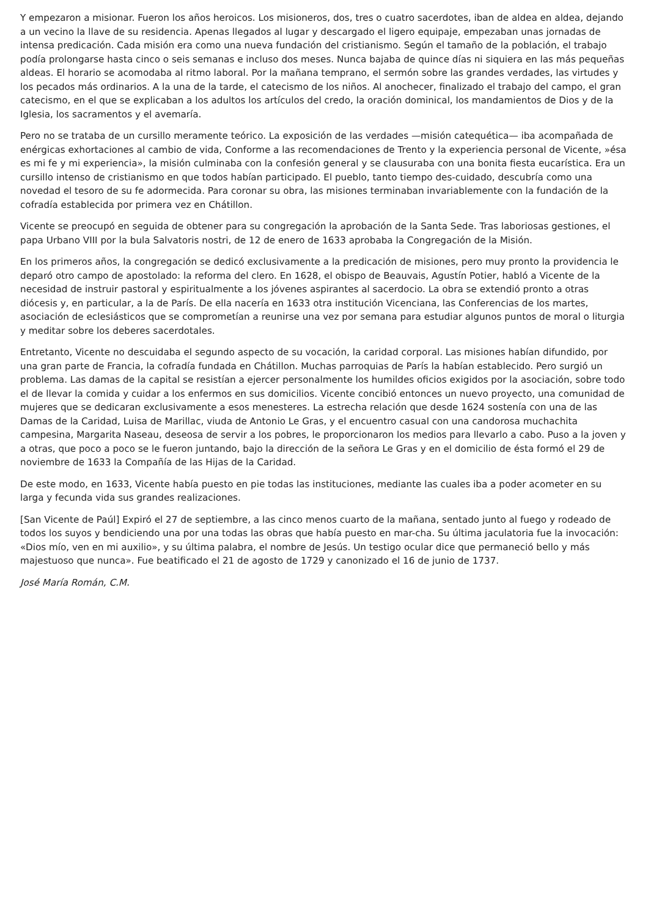Y empezaron a misionar. Fueron los años heroicos. Los misioneros, dos, tres o cuatro sacerdotes, iban de aldea en aldea, dejando a un vecino la llave de su residencia. Apenas llegados al lugar y descargado el ligero equipaje, empezaban unas jornadas de intensa predicación. Cada misión era como una nueva fundación del cristianismo. Según el tamaño de la población, el trabajo podía prolongarse hasta cinco o seis semanas e incluso dos meses. Nunca bajaba de quince días ni siquiera en las más pequeñas aldeas. El horario se acomodaba al ritmo laboral. Por la mañana temprano, el sermón sobre las grandes verdades, las virtudes y los pecados más ordinarios. A la una de la tarde, el catecismo de los niños. Al anochecer, finalizado el trabajo del campo, el gran catecismo, en el que se explicaban a los adultos los artículos del credo, la oración dominical, los mandamientos de Dios y de la Iglesia, los sacramentos y el avemaría.
Pero no se trataba de un cursillo meramente teórico. La exposición de las verdades —misión catequética— iba acompañada de enérgicas exhortaciones al cambio de vida, Conforme a las recomendaciones de Trento y la experiencia personal de Vicente, »ésa es mi fe y mi experiencia», la misión culminaba con la confesión general y se clausuraba con una bonita fiesta eucarística. Era un cursillo intenso de cristianismo en que todos habían participado. El pueblo, tanto tiempo des-cuidado, descubría como una novedad el tesoro de su fe adormecida. Para coronar su obra, las misiones terminaban invariablemente con la fundación de la cofradía establecida por primera vez en Chátillon.
Vicente se preocupó en seguida de obtener para su congregación la aprobación de la Santa Sede. Tras laboriosas gestiones, el papa Urbano VIII por la bula Salvatoris nostri, de 12 de enero de 1633 aprobaba la Congregación de la Misión.
En los primeros años, la congregación se dedicó exclusivamente a la predicación de misiones, pero muy pronto la providencia le deparó otro campo de apostolado: la reforma del clero. En 1628, el obispo de Beauvais, Agustín Potier, habló a Vicente de la necesidad de instruir pastoral y espiritualmente a los jóvenes aspirantes al sacerdocio. La obra se extendió pronto a otras diócesis y, en particular, a la de París. De ella nacería en 1633 otra institución Vicenciana, las Conferencias de los martes, asociación de eclesiásticos que se comprometían a reunirse una vez por semana para estudiar algunos puntos de moral o liturgia y meditar sobre los deberes sacerdotales.
Entretanto, Vicente no descuidaba el segundo aspecto de su vocación, la caridad corporal. Las misiones habían difundido, por una gran parte de Francia, la cofradía fundada en Chátillon. Muchas parroquias de París la habían establecido. Pero surgió un problema. Las damas de la capital se resistían a ejercer personalmente los humildes oficios exigidos por la asociación, sobre todo el de llevar la comida y cuidar a los enfermos en sus domicilios. Vicente concibió entonces un nuevo proyecto, una comunidad de mujeres que se dedicaran exclusivamente a esos menesteres. La estrecha relación que desde 1624 sostenía con una de las Damas de la Caridad, Luisa de Marillac, viuda de Antonio Le Gras, y el encuentro casual con una candorosa muchachita campesina, Margarita Naseau, deseosa de servir a los pobres, le proporcionaron los medios para llevarlo a cabo. Puso a la joven y a otras, que poco a poco se le fueron juntando, bajo la dirección de la señora Le Gras y en el domicilio de ésta formó el 29 de noviembre de 1633 la Compañía de las Hijas de la Caridad.
De este modo, en 1633, Vicente había puesto en pie todas las instituciones, mediante las cuales iba a poder acometer en su larga y fecunda vida sus grandes realizaciones.
[San Vicente de Paúl] Expiró el 27 de septiembre, a las cinco menos cuarto de la mañana, sentado junto al fuego y rodeado de todos los suyos y bendiciendo una por una todas las obras que había puesto en mar-cha. Su última jaculatoria fue la invocación: «Dios mío, ven en mi auxilio», y su última palabra, el nombre de Jesús. Un testigo ocular dice que permaneció bello y más majestuoso que nunca». Fue beatificado el 21 de agosto de 1729 y canonizado el 16 de junio de 1737.
José María Román, C.M.